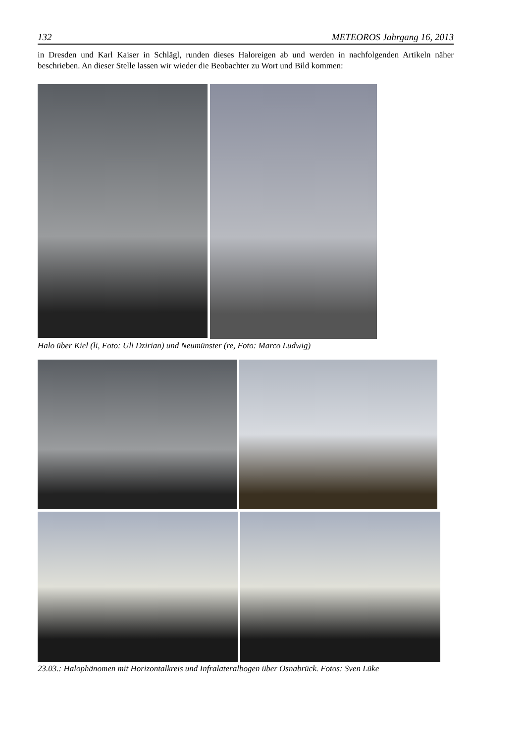132 METEOROS Jahrgang 16, 2013
in Dresden und Karl Kaiser in Schlägl, runden dieses Haloreigen ab und werden in nachfolgenden Artikeln näher beschrieben. An dieser Stelle lassen wir wieder die Beobachter zu Wort und Bild kommen:
Halo über Kiel (li, Foto: Uli Dzirian) und Neumünster (re, Foto: Marco Ludwig)
23.03.: Halophänomen mit Horizontalkreis und Infralateralbogen über Osnabrück. Fotos: Sven Lüke